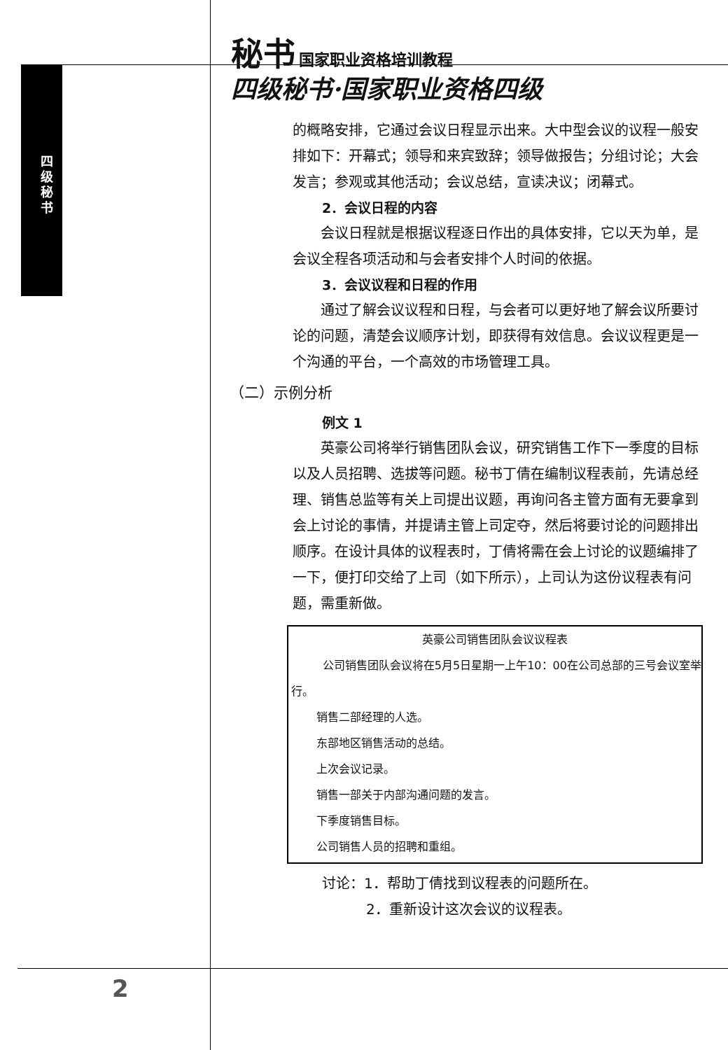四级秘书
秘书 国家职业资格培训教程
四级秘书·国家职业资格四级
的概略安排，它通过会议日程显示出来。大中型会议的议程一般安排如下：开幕式；领导和来宾致辞；领导做报告；分组讨论；大会发言；参观或其他活动；会议总结，宣读决议；闭幕式。
2．会议日程的内容
会议日程就是根据议程逐日作出的具体安排，它以天为单，是会议全程各项活动和与会者安排个人时间的依据。
3．会议议程和日程的作用
通过了解会议议程和日程，与会者可以更好地了解会议所要讨论的问题，清楚会议顺序计划，即获得有效信息。会议议程更是一个沟通的平台，一个高效的市场管理工具。
（二）示例分析
例文 1
英豪公司将举行销售团队会议，研究销售工作下一季度的目标以及人员招聘、选拔等问题。秘书丁倩在编制议程表前，先请总经理、销售总监等有关上司提出议题，再询问各主管方面有无要拿到会上讨论的事情，并提请主管上司定夺，然后将要讨论的问题排出顺序。在设计具体的议程表时，丁倩将需在会上讨论的议题编排了一下，便打印交给了上司（如下所示），上司认为这份议程表有问题，需重新做。
英豪公司销售团队会议议程表
公司销售团队会议将在5月5日星期一上午10：00在公司总部的三号会议室举行。
销售二部经理的人选。
东部地区销售活动的总结。
上次会议记录。
销售一部关于内部沟通问题的发言。
下季度销售目标。
公司销售人员的招聘和重组。
讨论：1．帮助丁倩找到议程表的问题所在。
2．重新设计这次会议的议程表。
2